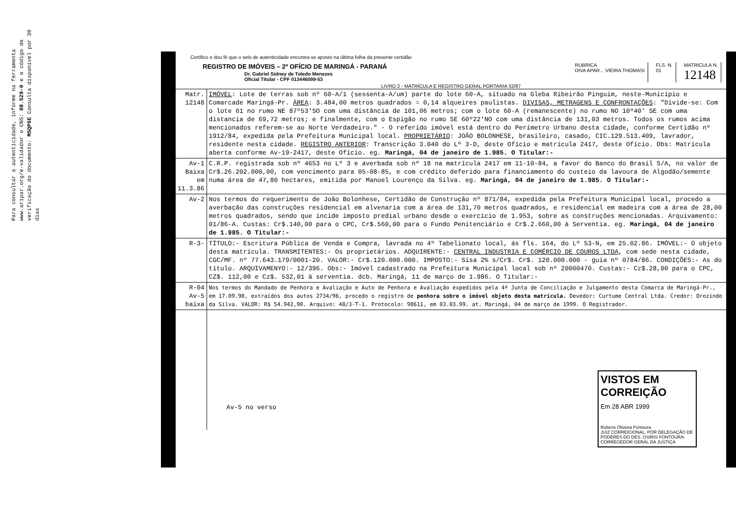Para consultar a autenticidade, informe na ferramenta www.aripar.org/e-validador o CNS: 08.529-0 e o código de verificação do documento: MSQP6E Consulta disponível por 30 dias
Certifico e dou fé que o selo de autenticidade encontra-se aposto na última folha da presente certidão
REGISTRO DE IMÓVEIS – 2º OFÍCIO DE MARINGÁ - PARANÁ
Dr. Gabriel Sidney de Toledo Menezes
Oficial Titular - CPF 013446099-53
RUBRICA
DIVA APAR... VIEIRA THOMASI
FLS. N.
01
MATRICULA N.
12148
LIVRO 2 - MATRÍCULA E REGISTRO GERAL PORTARIA 32/87
| Matr. 12148 | IMÓVEL : Lote de terras sob nº 60-A/1 (sessenta-A/um) parte do lote 60-A, situado na Gleba Ribeirão Pinguim, neste-Município e Comarcade Maringá-Pr. ÁREA : 3.484,00 metros quadrados = 0,14 alqueires paulistas. DIVISAS, METRAGENS E CONFRONTAÇÕES : "Divide-se: Com o lote 61 no rumo NE 87º53'SO com uma distância de 101,06 metros; com o lote 60-A (remanescente) no rumo NO 10º40' SE com uma distancia de 69,72 metros; e finalmente, com o Espigão no rumo SE 60º22'NO com uma distância de 131,03 metros. Todos os rumos acima mencionados referem-se ao Norte Verdadeiro." - O referido imóvel está dentro do Perímetro Urbano desta cidade, conforme Certidão nº 1912/84, expedida pela Prefeitura Municipal local. PROPRIETÁRIO : JOÃO BOLONHESE, brasileiro, casado, CIC.129.513.409, lavrador, residente nesta cidade. REGISTRO ANTERIOR : Transcrição 3.040 do Lº 3-D, deste Ofício e matrícula 2417, deste Ofício. Obs: Matrícula aberta conforme Av-19-2417, deste Ofício. eg. Maringá, 04 de janeiro de 1.985. O Titular:- |
| Av-1 Baixa em 11.3.86 | C.R.P. registrada sob nº 4653 no Lº 3 e averbada sob nº 18 na matrícula 2417 em 11-10-84, a favor do Banco do Brasil S/A, no valor de Cr$.26.202.000,00, com vencimento para 05-08-85, e com crédito deferido para financiamento do custeio da lavoura de Algodão/semente numa área de 47,80 hectares, emitida por Manoel Lourenço da Silva. eg. Maringá, 04 de janeiro de 1.985. O Titular:- |
| Av-2 | Nos termos do requerimento de João Bolonhese, Certidão de Construção nº 871/84, expedida pela Prefeitura Municipal local, procedo a averbação das construções residencial em alvenaria com a área de 131,70 metros quadrados, e residencial em madeira com a área de 28,00 metros quadrados, sendo que incide imposto predial urbano desde o exercício de 1.953, sobre as construções mencionadas. Arquivamento: 01/86-A. Custas: Cr$.140,00 para o CPC, Cr$.560,00 para o Fundo Penitenciário e Cr$.2.660,00 à Serventia. eg. Maringá, 04 de janeiro de 1.985. O Titular:- |
| R-3- | TÍTULO:- Escritura Pública de Venda e Compra, lavrada no 4º Tabelionato local, ás fls. 164, do Lº 53-N, em 25.02.86. IMÓVEL:- O objeto desta matrícula. TRANSMITENTES:- Os proprietários. ADQUIRENTE:- CENTRAL INDUSTRIA E COMÉRCIO DE COUROS LTDA , com sede nesta cidade, CGC/MF. nº 77.643.179/0001-20. VALOR:- Cr$.120.000.000. IMPOSTO:- Sisa 2% s/Cr$. Cr$. 120.000.000 - guia nº 0784/86. CONDIÇÕES:- As do título. ARQUIVAMENYO:- 12/396. Obs:- Imóvel cadastrado na Prefeitura Municipal local sob nº 20000470. Custas:- Cz$.28,00 para o CPC, CZ$. 112,00 e Cz$. 532,01 à serventia. dcb. Maringá, 11 de março de 1.986. O Titular:- |
| R-04 Av-5 baixa | Nos termos do Mandado de Penhora e Avaliação e Auto de Penhora e Avaliação expedidos pela 4ª Junta de Conciliação e Julgamento desta Comarca de Maringá-Pr., em 17.09.98, extraídos dos autos 2734/96, procedo o registro de penhora sobre o imóvel objeto desta matrícula. Devedor: Curtume Central Ltda. Credor: Orozindo da Silva. VALOR: R$ 54.942,90. Arquivo: 48/3-T-1. Protocolo: 98611, em 03.03.99. at. Maringá, 04 de março de 1999. O Registrador. |
| | Av-5 no verso |
VISTOS EM CORREIÇÃO
Em 28 ABR 1999
Rubens Oliveira Fontoura
JUIZ CORREICIONAL, POR DELEGAÇÃO DE PODERES DO DES. OSIRIS FONTOURA-CORREGEDOR GERAL DA JUSTIÇA